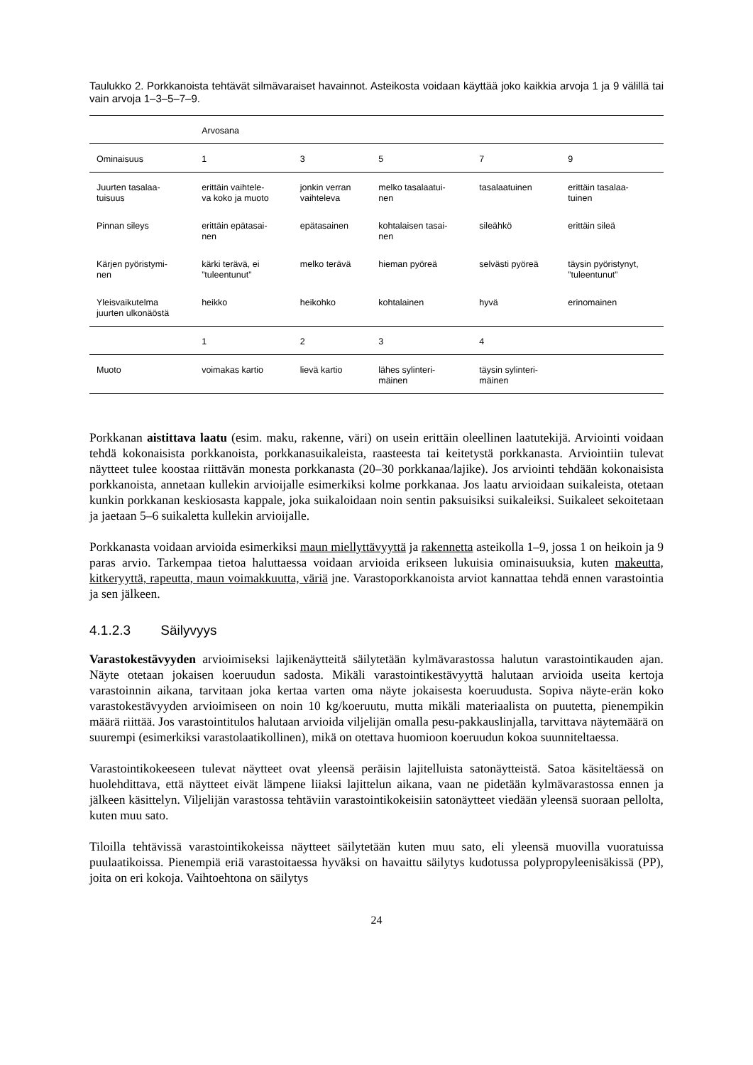Taulukko 2. Porkkanoista tehtävät silmävaraiset havainnot. Asteikosta voidaan käyttää joko kaikkia arvoja 1 ja 9 välillä tai vain arvoja 1–3–5–7–9.
| | Arvosana | | | | |
| --- | --- | --- | --- | --- | --- |
| Ominaisuus | 1 | 3 | 5 | 7 | 9 |
| Juurten tasalaa- tuisuus | erittäin vaihtele- va koko ja muoto | jonkin verran vaihteleva | melko tasalaatui- nen | tasalaatuinen | erittäin tasalaa- tuinen |
| Pinnan sileys | erittäin epätasai- nen | epätasainen | kohtalaisen tasai- nen | sileähkö | erittäin sileä |
| Kärjen pyöristymi- nen | kärki terävä, ei ”tuleentunut” | melko terävä | hieman pyöreä | selvästi pyöreä | täysin pyöristynyt, ”tuleentunut” |
| Yleisvaikutelma juurten ulkonäöstä | heikko | heikohko | kohtalainen | hyvä | erinomainen |
| | 1 | 2 | 3 | 4 | |
| Muoto | voimakas kartio | lievä kartio | lähes sylinteri- mäinen | täysin sylinteri- mäinen | |
Porkkanan aistittava laatu (esim. maku, rakenne, väri) on usein erittäin oleellinen laatutekijä. Arviointi voidaan tehdä kokonaisista porkkanoista, porkkanasuikaleista, raasteesta tai keitetystä porkkanasta. Arviointiin tulevat näytteet tulee koostaa riittävän monesta porkkanasta (20–30 porkkanaa/lajike). Jos arviointi tehdään kokonaisista porkkanoista, annetaan kullekin arvioijalle esimerkiksi kolme porkkanaa. Jos laatu arvioidaan suikaleista, otetaan kunkin porkkanan keskiosasta kappale, joka suikaloidaan noin sentin paksuisiksi suikaleiksi. Suikaleet sekoitetaan ja jaetaan 5–6 suikaletta kullekin arvioijalle.
Porkkanasta voidaan arvioida esimerkiksi maun miellyttävyyttä ja rakennetta asteikolla 1–9, jossa 1 on heikoin ja 9 paras arvio. Tarkempaa tietoa haluttaessa voidaan arvioida erikseen lukuisia ominaisuuksia, kuten makeutta, kitkeryyttä, rapeutta, maun voimakkuutta, väriä jne. Varastoporkkanoista arviot kannattaa tehdä ennen varastointia ja sen jälkeen.
4.1.2.3 Säilyvyys
Varastokestävyyden arvioimiseksi lajikenäytteitä säilytetään kylmävarastossa halutun varastointikauden ajan. Näyte otetaan jokaisen koeruudun sadosta. Mikäli varastointikestävyyttä halutaan arvioida useita kertoja varastoinnin aikana, tarvitaan joka kertaa varten oma näyte jokaisesta koeruudusta. Sopiva näyte-erän koko varastokestävyyden arvioimiseen on noin 10 kg/koeruutu, mutta mikäli materiaalista on puutetta, pienempikin määrä riittää. Jos varastointitulos halutaan arvioida viljelijän omalla pesu-pakkauslinjalla, tarvittava näytemäärä on suurempi (esimerkiksi varastolaatikollinen), mikä on otettava huomioon koeruudun kokoa suunniteltaessa.
Varastointikokeeseen tulevat näytteet ovat yleensä peräisin lajitelluista satonäytteistä. Satoa käsiteltäessä on huolehdittava, että näytteet eivät lämpene liiaksi lajittelun aikana, vaan ne pidetään kylmävarastossa ennen ja jälkeen käsittelyn. Viljelijän varastossa tehtäviin varastointikokeisiin satonäytteet viedään yleensä suoraan pellolta, kuten muu sato.
Tiloilla tehtävissä varastointikokeissa näytteet säilytetään kuten muu sato, eli yleensä muovilla vuoratuissa puulaatikoissa. Pienempiä eriä varastoitaessa hyväksi on havaittu säilytys kudotussa polypropyleenisäkissä (PP), joita on eri kokoja. Vaihtoehtona on säilytys
24